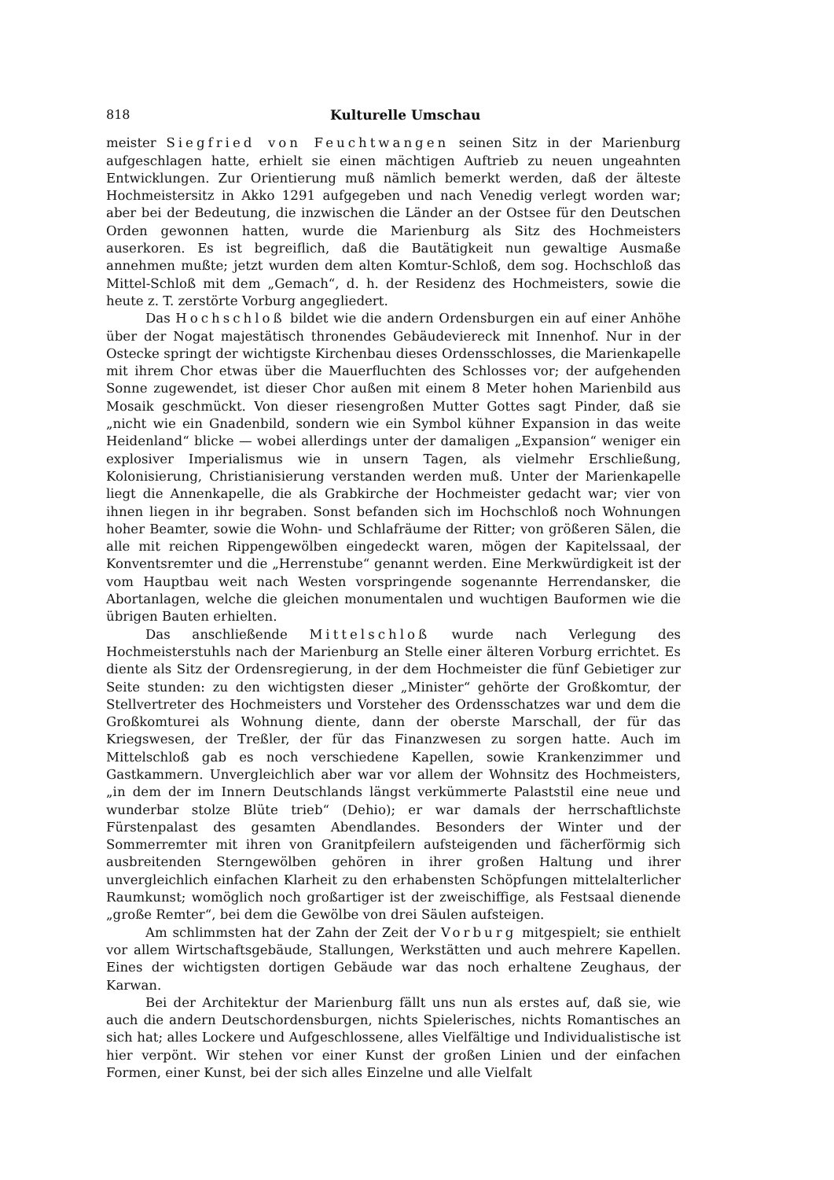818 Kulturelle Umschau
meister Siegfried von Feuchtwangen seinen Sitz in der Marienburg aufgeschlagen hatte, erhielt sie einen mächtigen Auftrieb zu neuen ungeahnten Entwicklungen. Zur Orientierung muß nämlich bemerkt werden, daß der älteste Hochmeistersitz in Akko 1291 aufgegeben und nach Venedig verlegt worden war; aber bei der Bedeutung, die inzwischen die Länder an der Ostsee für den Deutschen Orden gewonnen hatten, wurde die Marienburg als Sitz des Hochmeisters auserkoren. Es ist begreiflich, daß die Bautätigkeit nun gewaltige Ausmaße annehmen mußte; jetzt wurden dem alten Komtur-Schloß, dem sog. Hochschloß das Mittel-Schloß mit dem „Gemach“, d. h. der Residenz des Hochmeisters, sowie die heute z. T. zerstörte Vorburg angegliedert.
Das Hochschloß bildet wie die andern Ordensburgen ein auf einer Anhöhe über der Nogat majestätisch thronendes Gebäudeviereck mit Innenhof. Nur in der Ostecke springt der wichtigste Kirchenbau dieses Ordensschlosses, die Marienkapelle mit ihrem Chor etwas über die Mauerfluchten des Schlosses vor; der aufgehenden Sonne zugewendet, ist dieser Chor außen mit einem 8 Meter hohen Marienbild aus Mosaik geschmückt. Von dieser riesengroßen Mutter Gottes sagt Pinder, daß sie „nicht wie ein Gnadenbild, sondern wie ein Symbol kühner Expansion in das weite Heidenland“ blicke — wobei allerdings unter der damaligen „Expansion“ weniger ein explosiver Imperialismus wie in unsern Tagen, als vielmehr Erschließung, Kolonisierung, Christianisierung verstanden werden muß. Unter der Marienkapelle liegt die Annenkapelle, die als Grabkirche der Hochmeister gedacht war; vier von ihnen liegen in ihr begraben. Sonst befanden sich im Hochschloß noch Wohnungen hoher Beamter, sowie die Wohn- und Schlafräume der Ritter; von größeren Sälen, die alle mit reichen Rippengewölben eingedeckt waren, mögen der Kapitelssaal, der Konventsremter und die „Herrenstube“ genannt werden. Eine Merkwürdigkeit ist der vom Hauptbau weit nach Westen vorspringende sogenannte Herrendansker, die Abortanlagen, welche die gleichen monumentalen und wuchtigen Bauformen wie die übrigen Bauten erhielten.
Das anschließende Mittelschloß wurde nach Verlegung des Hochmeisterstuhls nach der Marienburg an Stelle einer älteren Vorburg errichtet. Es diente als Sitz der Ordensregierung, in der dem Hochmeister die fünf Gebietiger zur Seite stunden: zu den wichtigsten dieser „Minister“ gehörte der Großkomtur, der Stellvertreter des Hochmeisters und Vorsteher des Ordensschatzes war und dem die Großkomturei als Wohnung diente, dann der oberste Marschall, der für das Kriegswesen, der Treßler, der für das Finanzwesen zu sorgen hatte. Auch im Mittelschloß gab es noch verschiedene Kapellen, sowie Krankenzimmer und Gastkammern. Unvergleichlich aber war vor allem der Wohnsitz des Hochmeisters, „in dem der im Innern Deutschlands längst verkümmerte Palaststil eine neue und wunderbar stolze Blüte trieb“ (Dehio); er war damals der herrschaftlichste Fürstenpalast des gesamten Abendlandes. Besonders der Winter und der Sommerremter mit ihren von Granitpfeilern aufsteigenden und fächerförmig sich ausbreitenden Sterngewölben gehören in ihrer großen Haltung und ihrer unvergleichlich einfachen Klarheit zu den erhabensten Schöpfungen mittelalterlicher Raumkunst; womöglich noch großartiger ist der zweischiffige, als Festsaal dienende „große Remter“, bei dem die Gewölbe von drei Säulen aufsteigen.
Am schlimmsten hat der Zahn der Zeit der Vorburg mitgespielt; sie enthielt vor allem Wirtschaftsgebäude, Stallungen, Werkstätten und auch mehrere Kapellen. Eines der wichtigsten dortigen Gebäude war das noch erhaltene Zeughaus, der Karwan.
Bei der Architektur der Marienburg fällt uns nun als erstes auf, daß sie, wie auch die andern Deutschordensburgen, nichts Spielerisches, nichts Romantisches an sich hat; alles Lockere und Aufgeschlossene, alles Vielfältige und Individualistische ist hier verpönt. Wir stehen vor einer Kunst der großen Linien und der einfachen Formen, einer Kunst, bei der sich alles Einzelne und alle Vielfalt